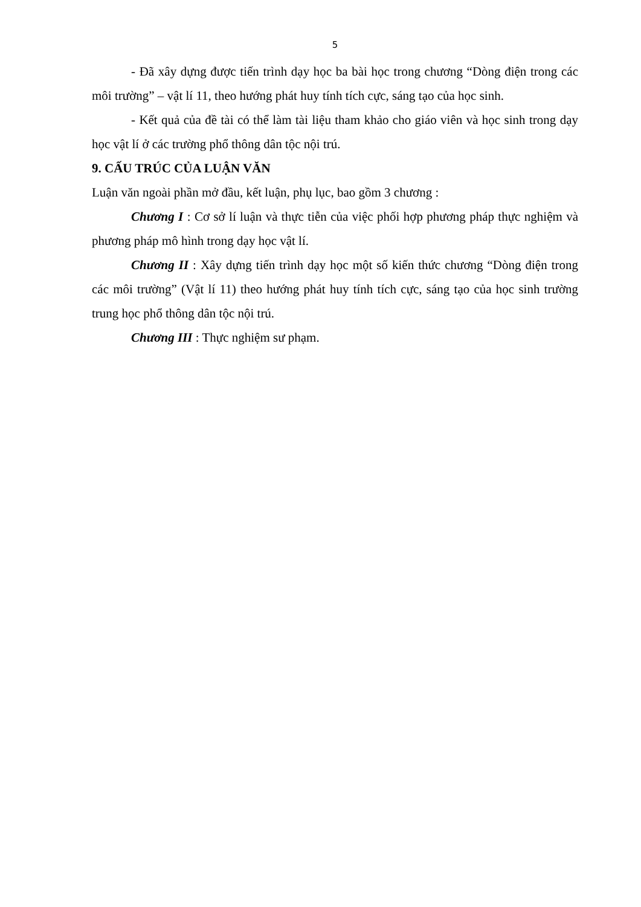5
- Đã xây dựng được tiến trình dạy học ba bài học trong chương “Dòng điện trong các môi trường” – vật lí 11, theo hướng phát huy tính tích cực, sáng tạo của học sinh.
- Kết quả của đề tài có thể làm tài liệu tham khảo cho giáo viên và học sinh trong dạy học vật lí ở các trường phổ thông dân tộc nội trú.
9. CẤU TRÚC CỦA LUẬN VĂN
Luận văn ngoài phần mở đầu, kết luận, phụ lục, bao gồm 3 chương :
Chương I : Cơ sở lí luận và thực tiễn của việc phối hợp phương pháp thực nghiệm và phương pháp mô hình trong dạy học vật lí.
Chương II : Xây dựng tiến trình dạy học một số kiến thức chương “Dòng điện trong các môi trường” (Vật lí 11) theo hướng phát huy tính tích cực, sáng tạo của học sinh trường trung học phổ thông dân tộc nội trú.
Chương III : Thực nghiệm sư phạm.